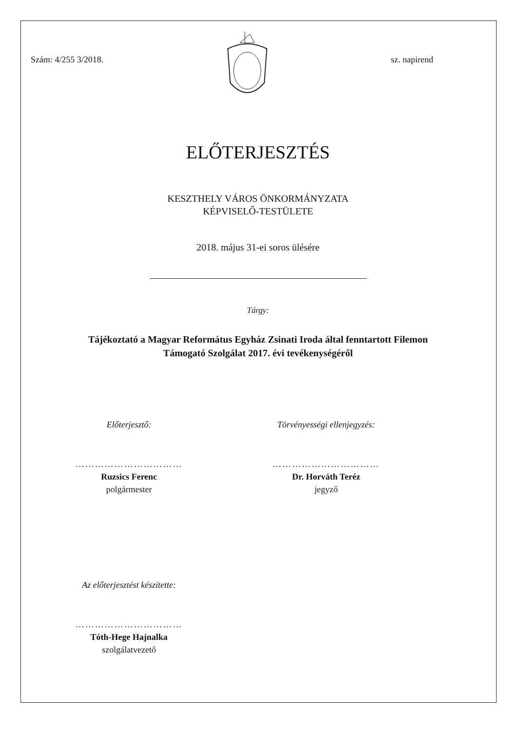Szám: 4/255 3/2018. sz. napirend
ELŐTERJESZTÉS
KESZTHELY VÁROS ÖNKORMÁNYZATA
KÉPVISELŐ-TESTÜLETE
2018. május 31-ei soros ülésére
Tárgy:
Tájékoztató a Magyar Református Egyház Zsinati Iroda által fenntartott Filemon
Támogató Szolgálat 2017. évi tevékenységéről
Előterjesztő:
……………………………
Ruzsics Ferenc
polgármester
Törvényességi ellenjegyzés:
……………………………
Dr. Horváth Teréz
jegyző
Az előterjesztést készítette:
……………………………
Tóth-Hege Hajnalka
szolgálatvezető